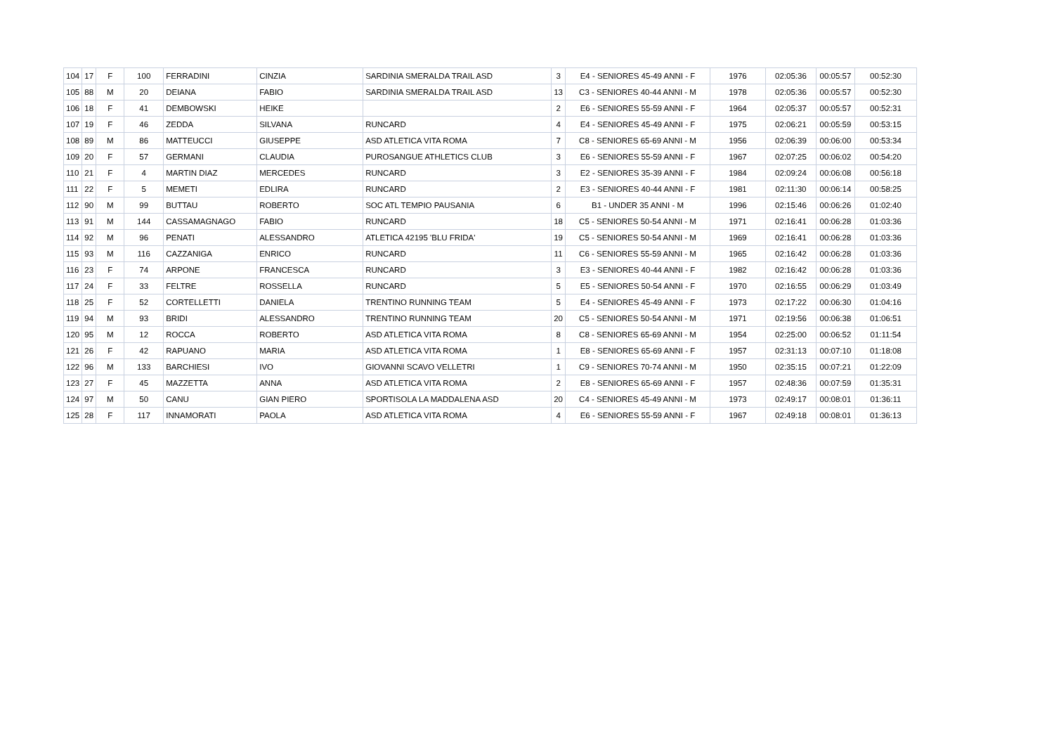| 104 | 17 | F | 100 | FERRADINI | CINZIA | SARDINIA SMERALDA TRAIL ASD | 3 | E4 - SENIORES 45-49 ANNI - F | 1976 | 02:05:36 | 00:05:57 | 00:52:30 |
| 105 | 88 | M | 20 | DEIANA | FABIO | SARDINIA SMERALDA TRAIL ASD | 13 | C3 - SENIORES 40-44 ANNI - M | 1978 | 02:05:36 | 00:05:57 | 00:52:30 |
| 106 | 18 | F | 41 | DEMBOWSKI | HEIKE | | 2 | E6 - SENIORES 55-59 ANNI - F | 1964 | 02:05:37 | 00:05:57 | 00:52:31 |
| 107 | 19 | F | 46 | ZEDDA | SILVANA | RUNCARD | 4 | E4 - SENIORES 45-49 ANNI - F | 1975 | 02:06:21 | 00:05:59 | 00:53:15 |
| 108 | 89 | M | 86 | MATTEUCCI | GIUSEPPE | ASD ATLETICA VITA ROMA | 7 | C8 - SENIORES 65-69 ANNI - M | 1956 | 02:06:39 | 00:06:00 | 00:53:34 |
| 109 | 20 | F | 57 | GERMANI | CLAUDIA | PUROSANGUE ATHLETICS CLUB | 3 | E6 - SENIORES 55-59 ANNI - F | 1967 | 02:07:25 | 00:06:02 | 00:54:20 |
| 110 | 21 | F | 4 | MARTIN DIAZ | MERCEDES | RUNCARD | 3 | E2 - SENIORES 35-39 ANNI - F | 1984 | 02:09:24 | 00:06:08 | 00:56:18 |
| 111 | 22 | F | 5 | MEMETI | EDLIRA | RUNCARD | 2 | E3 - SENIORES 40-44 ANNI - F | 1981 | 02:11:30 | 00:06:14 | 00:58:25 |
| 112 | 90 | M | 99 | BUTTAU | ROBERTO | SOC ATL TEMPIO PAUSANIA | 6 | B1 - UNDER 35 ANNI - M | 1996 | 02:15:46 | 00:06:26 | 01:02:40 |
| 113 | 91 | M | 144 | CASSAMAGNAGO | FABIO | RUNCARD | 18 | C5 - SENIORES 50-54 ANNI - M | 1971 | 02:16:41 | 00:06:28 | 01:03:36 |
| 114 | 92 | M | 96 | PENATI | ALESSANDRO | ATLETICA 42195 'BLU FRIDA' | 19 | C5 - SENIORES 50-54 ANNI - M | 1969 | 02:16:41 | 00:06:28 | 01:03:36 |
| 115 | 93 | M | 116 | CAZZANIGA | ENRICO | RUNCARD | 11 | C6 - SENIORES 55-59 ANNI - M | 1965 | 02:16:42 | 00:06:28 | 01:03:36 |
| 116 | 23 | F | 74 | ARPONE | FRANCESCA | RUNCARD | 3 | E3 - SENIORES 40-44 ANNI - F | 1982 | 02:16:42 | 00:06:28 | 01:03:36 |
| 117 | 24 | F | 33 | FELTRE | ROSSELLA | RUNCARD | 5 | E5 - SENIORES 50-54 ANNI - F | 1970 | 02:16:55 | 00:06:29 | 01:03:49 |
| 118 | 25 | F | 52 | CORTELLETTI | DANIELA | TRENTINO RUNNING TEAM | 5 | E4 - SENIORES 45-49 ANNI - F | 1973 | 02:17:22 | 00:06:30 | 01:04:16 |
| 119 | 94 | M | 93 | BRIDI | ALESSANDRO | TRENTINO RUNNING TEAM | 20 | C5 - SENIORES 50-54 ANNI - M | 1971 | 02:19:56 | 00:06:38 | 01:06:51 |
| 120 | 95 | M | 12 | ROCCA | ROBERTO | ASD ATLETICA VITA ROMA | 8 | C8 - SENIORES 65-69 ANNI - M | 1954 | 02:25:00 | 00:06:52 | 01:11:54 |
| 121 | 26 | F | 42 | RAPUANO | MARIA | ASD ATLETICA VITA ROMA | 1 | E8 - SENIORES 65-69 ANNI - F | 1957 | 02:31:13 | 00:07:10 | 01:18:08 |
| 122 | 96 | M | 133 | BARCHIESI | IVO | GIOVANNI SCAVO VELLETRI | 1 | C9 - SENIORES 70-74 ANNI - M | 1950 | 02:35:15 | 00:07:21 | 01:22:09 |
| 123 | 27 | F | 45 | MAZZETTA | ANNA | ASD ATLETICA VITA ROMA | 2 | E8 - SENIORES 65-69 ANNI - F | 1957 | 02:48:36 | 00:07:59 | 01:35:31 |
| 124 | 97 | M | 50 | CANU | GIAN PIERO | SPORTISOLA LA MADDALENA ASD | 20 | C4 - SENIORES 45-49 ANNI - M | 1973 | 02:49:17 | 00:08:01 | 01:36:11 |
| 125 | 28 | F | 117 | INNAMORATI | PAOLA | ASD ATLETICA VITA ROMA | 4 | E6 - SENIORES 55-59 ANNI - F | 1967 | 02:49:18 | 00:08:01 | 01:36:13 |